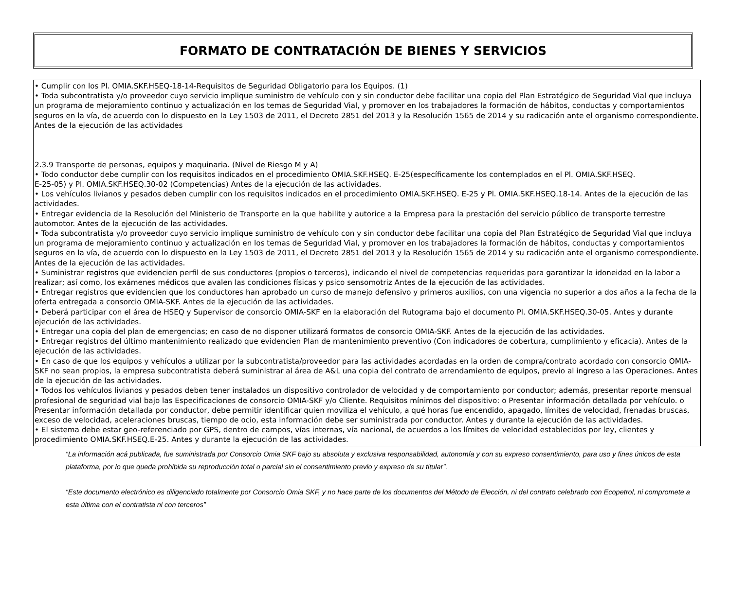FORMATO DE CONTRATACIÓN DE BIENES Y SERVICIOS
• Cumplir con los Pl. OMIA.SKF.HSEQ-18-14-Requisitos de Seguridad Obligatorio para los Equipos. (1)
• Toda subcontratista y/o proveedor cuyo servicio implique suministro de vehículo con y sin conductor debe facilitar una copia del Plan Estratégico de Seguridad Vial que incluya un programa de mejoramiento continuo y actualización en los temas de Seguridad Vial, y promover en los trabajadores la formación de hábitos, conductas y comportamientos seguros en la vía, de acuerdo con lo dispuesto en la Ley 1503 de 2011, el Decreto 2851 del 2013 y la Resolución 1565 de 2014 y su radicación ante el organismo correspondiente. Antes de la ejecución de las actividades
2.3.9 Transporte de personas, equipos y maquinaria. (Nivel de Riesgo M y A)
• Todo conductor debe cumplir con los requisitos indicados en el procedimiento OMIA.SKF.HSEQ. E-25(específicamente los contemplados en el Pl. OMIA.SKF.HSEQ.
E-25-05) y Pl. OMIA.SKF.HSEQ.30-02 (Competencias) Antes de la ejecución de las actividades.
• Los vehículos livianos y pesados deben cumplir con los requisitos indicados en el procedimiento OMIA.SKF.HSEQ. E-25 y Pl. OMIA.SKF.HSEQ.18-14. Antes de la ejecución de las actividades.
• Entregar evidencia de la Resolución del Ministerio de Transporte en la que habilite y autorice a la Empresa para la prestación del servicio público de transporte terrestre automotor. Antes de la ejecución de las actividades.
• Toda subcontratista y/o proveedor cuyo servicio implique suministro de vehículo con y sin conductor debe facilitar una copia del Plan Estratégico de Seguridad Vial que incluya un programa de mejoramiento continuo y actualización en los temas de Seguridad Vial, y promover en los trabajadores la formación de hábitos, conductas y comportamientos seguros en la vía, de acuerdo con lo dispuesto en la Ley 1503 de 2011, el Decreto 2851 del 2013 y la Resolución 1565 de 2014 y su radicación ante el organismo correspondiente. Antes de la ejecución de las actividades.
• Suministrar registros que evidencien perfil de sus conductores (propios o terceros), indicando el nivel de competencias requeridas para garantizar la idoneidad en la labor a realizar; así como, los exámenes médicos que avalen las condiciones físicas y psico sensomotriz Antes de la ejecución de las actividades.
• Entregar registros que evidencien que los conductores han aprobado un curso de manejo defensivo y primeros auxilios, con una vigencia no superior a dos años a la fecha de la oferta entregada a consorcio OMIA-SKF. Antes de la ejecución de las actividades.
• Deberá participar con el área de HSEQ y Supervisor de consorcio OMIA-SKF en la elaboración del Rutograma bajo el documento Pl. OMIA.SKF.HSEQ.30-05. Antes y durante ejecución de las actividades.
• Entregar una copia del plan de emergencias; en caso de no disponer utilizará formatos de consorcio OMIA-SKF. Antes de la ejecución de las actividades.
• Entregar registros del último mantenimiento realizado que evidencien Plan de mantenimiento preventivo (Con indicadores de cobertura, cumplimiento y eficacia). Antes de la ejecución de las actividades.
• En caso de que los equipos y vehículos a utilizar por la subcontratista/proveedor para las actividades acordadas en la orden de compra/contrato acordado con consorcio OMIA-SKF no sean propios, la empresa subcontratista deberá suministrar al área de A&L una copia del contrato de arrendamiento de equipos, previo al ingreso a las Operaciones. Antes de la ejecución de las actividades.
• Todos los vehículos livianos y pesados deben tener instalados un dispositivo controlador de velocidad y de comportamiento por conductor; además, presentar reporte mensual profesional de seguridad vial bajo las Especificaciones de consorcio OMIA-SKF y/o Cliente. Requisitos mínimos del dispositivo: o Presentar información detallada por vehículo. o Presentar información detallada por conductor, debe permitir identificar quien moviliza el vehículo, a qué horas fue encendido, apagado, límites de velocidad, frenadas bruscas, exceso de velocidad, aceleraciones bruscas, tiempo de ocio, esta información debe ser suministrada por conductor. Antes y durante la ejecución de las actividades.
• El sistema debe estar geo-referenciado por GPS, dentro de campos, vías internas, vía nacional, de acuerdos a los límites de velocidad establecidos por ley, clientes y procedimiento OMIA.SKF.HSEQ.E-25. Antes y durante la ejecución de las actividades.
“La información acá publicada, fue suministrada por Consorcio Omia SKF bajo su absoluta y exclusiva responsabilidad, autonomía y con su expreso consentimiento, para uso y fines únicos de esta plataforma, por lo que queda prohibida su reproducción total o parcial sin el consentimiento previo y expreso de su titular”.
“Este documento electrónico es diligenciado totalmente por Consorcio Omia SKF, y no hace parte de los documentos del Método de Elección, ni del contrato celebrado con Ecopetrol, ni compromete a esta última con el contratista ni con terceros”